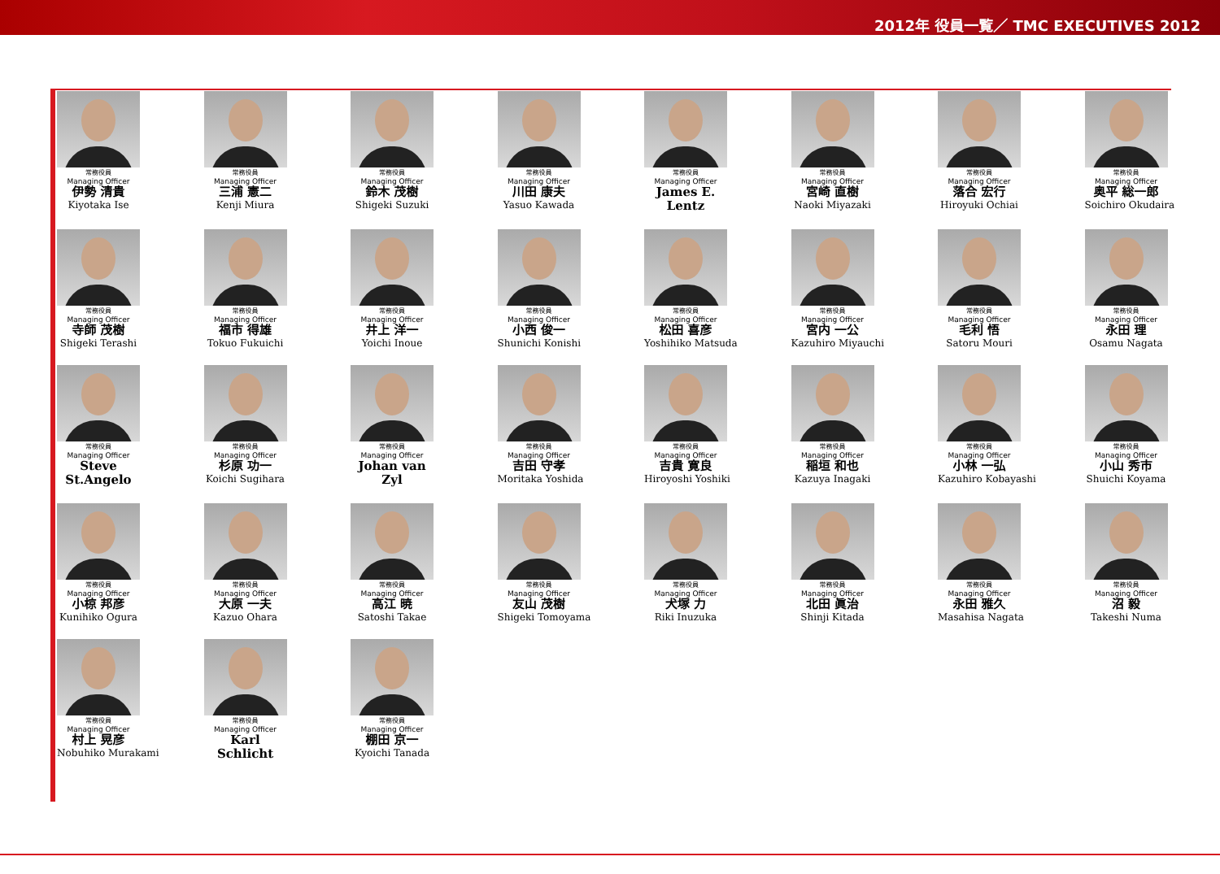2012年 役員一覧／ TMC EXECUTIVES 2012
常務役員
Managing Officer
伊勢 清貴
Kiyotaka Ise
常務役員
Managing Officer
三浦 憲二
Kenji Miura
常務役員
Managing Officer
鈴木 茂樹
Shigeki Suzuki
常務役員
Managing Officer
川田 康夫
Yasuo Kawada
常務役員
Managing Officer
James E. Lentz
常務役員
Managing Officer
宮崎 直樹
Naoki Miyazaki
常務役員
Managing Officer
落合 宏行
Hiroyuki Ochiai
常務役員
Managing Officer
奥平 総一郎
Soichiro Okudaira
常務役員
Managing Officer
寺師 茂樹
Shigeki Terashi
常務役員
Managing Officer
福市 得雄
Tokuo Fukuichi
常務役員
Managing Officer
井上 洋一
Yoichi Inoue
常務役員
Managing Officer
小西 俊一
Shunichi Konishi
常務役員
Managing Officer
松田 喜彦
Yoshihiko Matsuda
常務役員
Managing Officer
宮内 一公
Kazuhiro Miyauchi
常務役員
Managing Officer
毛利 悟
Satoru Mouri
常務役員
Managing Officer
永田 理
Osamu Nagata
常務役員
Managing Officer
Steve St.Angelo
常務役員
Managing Officer
杉原 功一
Koichi Sugihara
常務役員
Managing Officer
Johan van Zyl
常務役員
Managing Officer
吉田 守孝
Moritaka Yoshida
常務役員
Managing Officer
吉貴 寛良
Hiroyoshi Yoshiki
常務役員
Managing Officer
稲垣 和也
Kazuya Inagaki
常務役員
Managing Officer
小林 一弘
Kazuhiro Kobayashi
常務役員
Managing Officer
小山 秀市
Shuichi Koyama
常務役員
Managing Officer
小椋 邦彦
Kunihiko Ogura
常務役員
Managing Officer
大原 一夫
Kazuo Ohara
常務役員
Managing Officer
高江 暁
Satoshi Takae
常務役員
Managing Officer
友山 茂樹
Shigeki Tomoyama
常務役員
Managing Officer
犬塚 力
Riki Inuzuka
常務役員
Managing Officer
北田 眞治
Shinji Kitada
常務役員
Managing Officer
永田 雅久
Masahisa Nagata
常務役員
Managing Officer
沼 毅
Takeshi Numa
常務役員
Managing Officer
村上 晃彦
Nobuhiko Murakami
常務役員
Managing Officer
Karl Schlicht
常務役員
Managing Officer
棚田 京一
Kyoichi Tanada